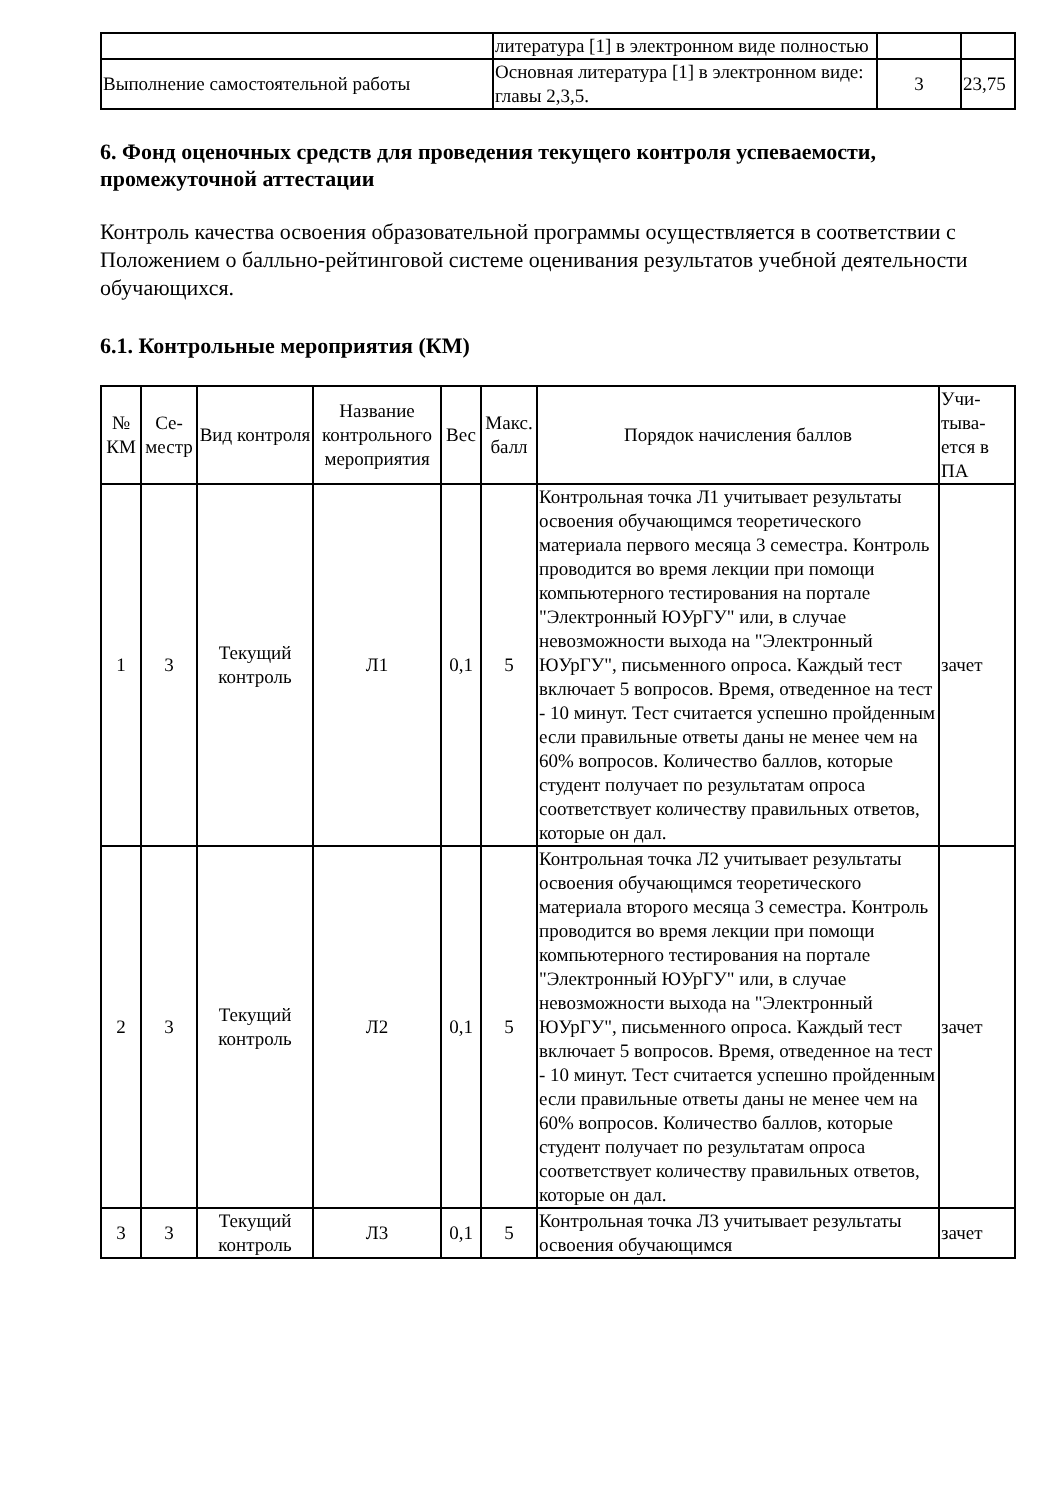| | литература [1] в электронном виде полностью | | |
| Выполнение самостоятельной работы | Основная литература [1] в электронном виде: главы 2,3,5. | 3 | 23,75 |
6. Фонд оценочных средств для проведения текущего контроля успеваемости, промежуточной аттестации
Контроль качества освоения образовательной программы осуществляется в соответствии с Положением о балльно-рейтинговой системе оценивания результатов учебной деятельности обучающихся.
6.1. Контрольные мероприятия (КМ)
| № КМ | Се-местр | Вид контроля | Название контрольного мероприятия | Вес | Макс. балл | Порядок начисления баллов | Учи-тыва-ется в ПА |
| --- | --- | --- | --- | --- | --- | --- | --- |
| 1 | 3 | Текущий контроль | Л1 | 0,1 | 5 | Контрольная точка Л1 учитывает результаты освоения обучающимся теоретического материала первого месяца 3 семестра. Контроль проводится во время лекции при помощи компьютерного тестирования на портале "Электронный ЮУрГУ" или, в случае невозможности выхода на "Электронный ЮУрГУ", письменного опроса. Каждый тест включает 5 вопросов. Время, отведенное на тест - 10 минут. Тест считается успешно пройденным если правильные ответы даны не менее чем на 60% вопросов. Количество баллов, которые студент получает по результатам опроса соответствует количеству правильных ответов, которые он дал. | зачет |
| 2 | 3 | Текущий контроль | Л2 | 0,1 | 5 | Контрольная точка Л2 учитывает результаты освоения обучающимся теоретического материала второго месяца 3 семестра. Контроль проводится во время лекции при помощи компьютерного тестирования на портале "Электронный ЮУрГУ" или, в случае невозможности выхода на "Электронный ЮУрГУ", письменного опроса. Каждый тест включает 5 вопросов. Время, отведенное на тест - 10 минут. Тест считается успешно пройденным если правильные ответы даны не менее чем на 60% вопросов. Количество баллов, которые студент получает по результатам опроса соответствует количеству правильных ответов, которые он дал. | зачет |
| 3 | 3 | Текущий контроль | Л3 | 0,1 | 5 | Контрольная точка Л3 учитывает результаты освоения обучающимся | зачет |